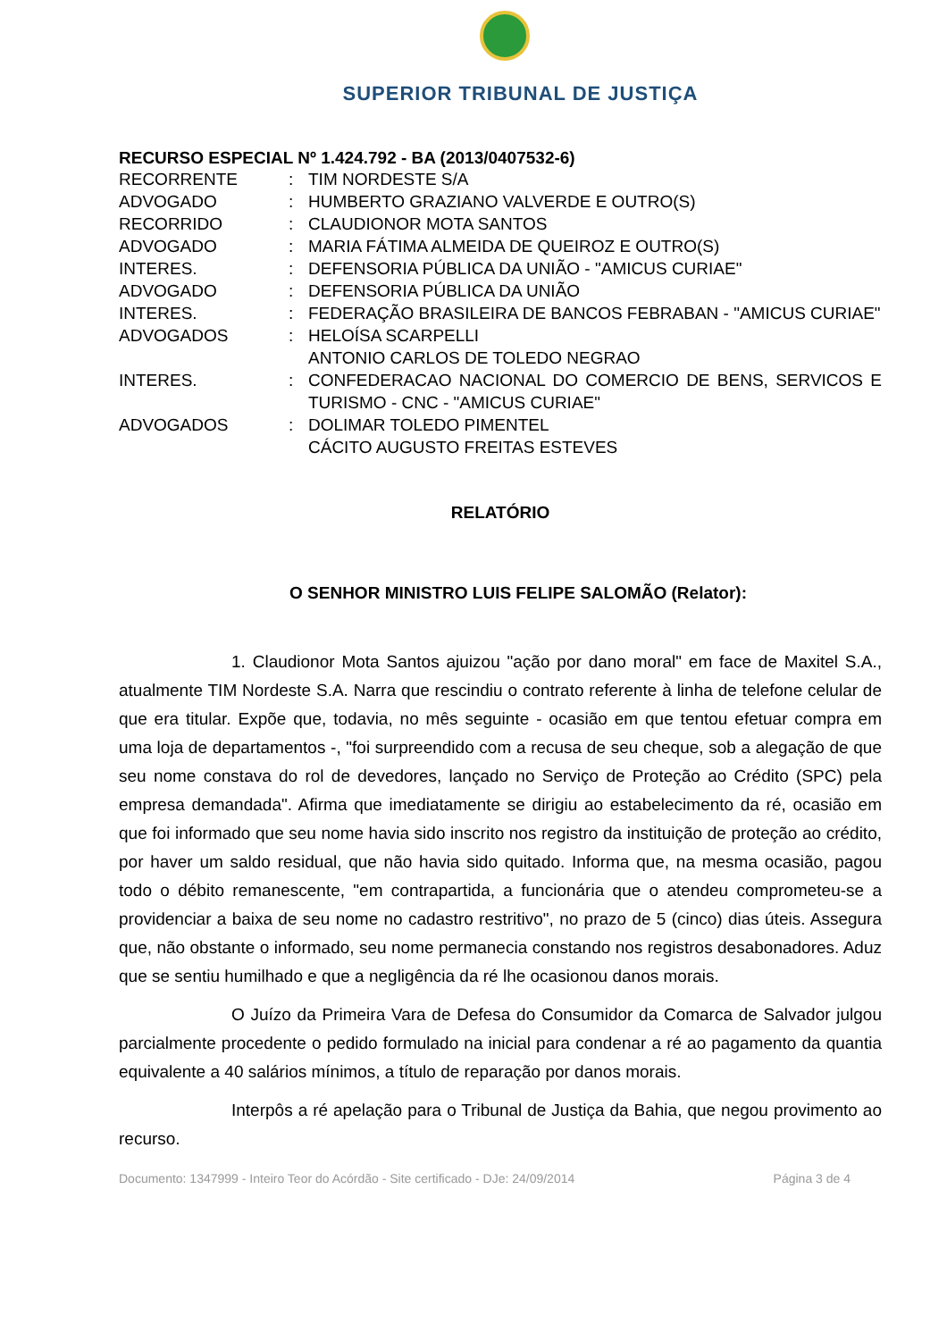SUPERIOR TRIBUNAL DE JUSTIÇA
RECURSO ESPECIAL Nº 1.424.792 - BA (2013/0407532-6)
| RECORRENTE | : | TIM NORDESTE S/A |
| ADVOGADO | : | HUMBERTO GRAZIANO VALVERDE E OUTRO(S) |
| RECORRIDO | : | CLAUDIONOR MOTA SANTOS |
| ADVOGADO | : | MARIA FÁTIMA ALMEIDA DE QUEIROZ E OUTRO(S) |
| INTERES. | : | DEFENSORIA PÚBLICA DA UNIÃO - "AMICUS CURIAE" |
| ADVOGADO | : | DEFENSORIA PÚBLICA DA UNIÃO |
| INTERES. | : | FEDERAÇÃO BRASILEIRA DE BANCOS FEBRABAN - "AMICUS CURIAE" |
| ADVOGADOS | : | HELOÍSA SCARPELLI ANTONIO CARLOS DE TOLEDO NEGRAO |
| INTERES. | : | CONFEDERACAO NACIONAL DO COMERCIO DE BENS, SERVICOS E TURISMO - CNC - "AMICUS CURIAE" |
| ADVOGADOS | : | DOLIMAR TOLEDO PIMENTEL CÁCITO AUGUSTO FREITAS ESTEVES |
RELATÓRIO
O SENHOR MINISTRO LUIS FELIPE SALOMÃO (Relator):
1. Claudionor Mota Santos ajuizou "ação por dano moral" em face de Maxitel S.A., atualmente TIM Nordeste S.A. Narra que rescindiu o contrato referente à linha de telefone celular de que era titular. Expõe que, todavia, no mês seguinte - ocasião em que tentou efetuar compra em uma loja de departamentos -, "foi surpreendido com a recusa de seu cheque, sob a alegação de que seu nome constava do rol de devedores, lançado no Serviço de Proteção ao Crédito (SPC) pela empresa demandada". Afirma que imediatamente se dirigiu ao estabelecimento da ré, ocasião em que foi informado que seu nome havia sido inscrito nos registro da instituição de proteção ao crédito, por haver um saldo residual, que não havia sido quitado. Informa que, na mesma ocasião, pagou todo o débito remanescente, "em contrapartida, a funcionária que o atendeu comprometeu-se a providenciar a baixa de seu nome no cadastro restritivo", no prazo de 5 (cinco) dias úteis. Assegura que, não obstante o informado, seu nome permanecia constando nos registros desabonadores. Aduz que se sentiu humilhado e que a negligência da ré lhe ocasionou danos morais.
O Juízo da Primeira Vara de Defesa do Consumidor da Comarca de Salvador julgou parcialmente procedente o pedido formulado na inicial para condenar a ré ao pagamento da quantia equivalente a 40 salários mínimos, a título de reparação por danos morais.
Interpôs a ré apelação para o Tribunal de Justiça da Bahia, que negou provimento ao recurso.
Documento: 1347999 - Inteiro Teor do Acórdão - Site certificado - DJe: 24/09/2014 Página 3 de 4